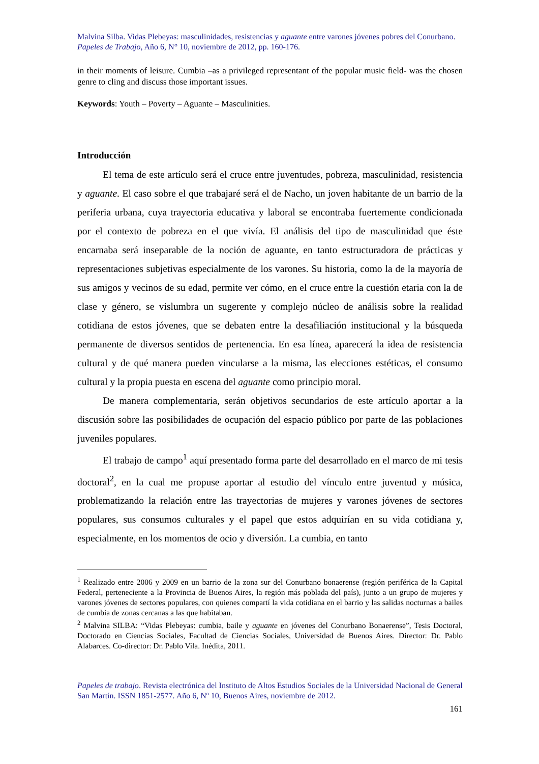Malvina Silba. Vidas Plebeyas: masculinidades, resistencias y aguante entre varones jóvenes pobres del Conurbano.
Papeles de Trabajo, Año 6, N° 10, noviembre de 2012, pp. 160-176.
in their moments of leisure. Cumbia –as a privileged representant of the popular music field- was the chosen genre to cling and discuss those important issues.
Keywords: Youth – Poverty – Aguante – Masculinities.
Introducción
El tema de este artículo será el cruce entre juventudes, pobreza, masculinidad, resistencia y aguante. El caso sobre el que trabajaré será el de Nacho, un joven habitante de un barrio de la periferia urbana, cuya trayectoria educativa y laboral se encontraba fuertemente condicionada por el contexto de pobreza en el que vivía. El análisis del tipo de masculinidad que éste encarnaba será inseparable de la noción de aguante, en tanto estructuradora de prácticas y representaciones subjetivas especialmente de los varones. Su historia, como la de la mayoría de sus amigos y vecinos de su edad, permite ver cómo, en el cruce entre la cuestión etaria con la de clase y género, se vislumbra un sugerente y complejo núcleo de análisis sobre la realidad cotidiana de estos jóvenes, que se debaten entre la desafiliación institucional y la búsqueda permanente de diversos sentidos de pertenencia. En esa línea, aparecerá la idea de resistencia cultural y de qué manera pueden vincularse a la misma, las elecciones estéticas, el consumo cultural y la propia puesta en escena del aguante como principio moral.
De manera complementaria, serán objetivos secundarios de este artículo aportar a la discusión sobre las posibilidades de ocupación del espacio público por parte de las poblaciones juveniles populares.
El trabajo de campo<sup>1</sup> aquí presentado forma parte del desarrollado en el marco de mi tesis doctoral<sup>2</sup>, en la cual me propuse aportar al estudio del vínculo entre juventud y música, problematizando la relación entre las trayectorias de mujeres y varones jóvenes de sectores populares, sus consumos culturales y el papel que estos adquirían en su vida cotidiana y, especialmente, en los momentos de ocio y diversión. La cumbia, en tanto
<sup>1</sup> Realizado entre 2006 y 2009 en un barrio de la zona sur del Conurbano bonaerense (región periférica de la Capital Federal, perteneciente a la Provincia de Buenos Aires, la región más poblada del país), junto a un grupo de mujeres y varones jóvenes de sectores populares, con quienes compartí la vida cotidiana en el barrio y las salidas nocturnas a bailes de cumbia de zonas cercanas a las que habitaban.
<sup>2</sup> Malvina SILBA: “Vidas Plebeyas: cumbia, baile y aguante en jóvenes del Conurbano Bonaerense”, Tesis Doctoral, Doctorado en Ciencias Sociales, Facultad de Ciencias Sociales, Universidad de Buenos Aires. Director: Dr. Pablo Alabarces. Co-director: Dr. Pablo Vila. Inédita, 2011.
Papeles de trabajo. Revista electrónica del Instituto de Altos Estudios Sociales de la Universidad Nacional de General San Martín. ISSN 1851-2577. Año 6, Nº 10, Buenos Aires, noviembre de 2012.
161